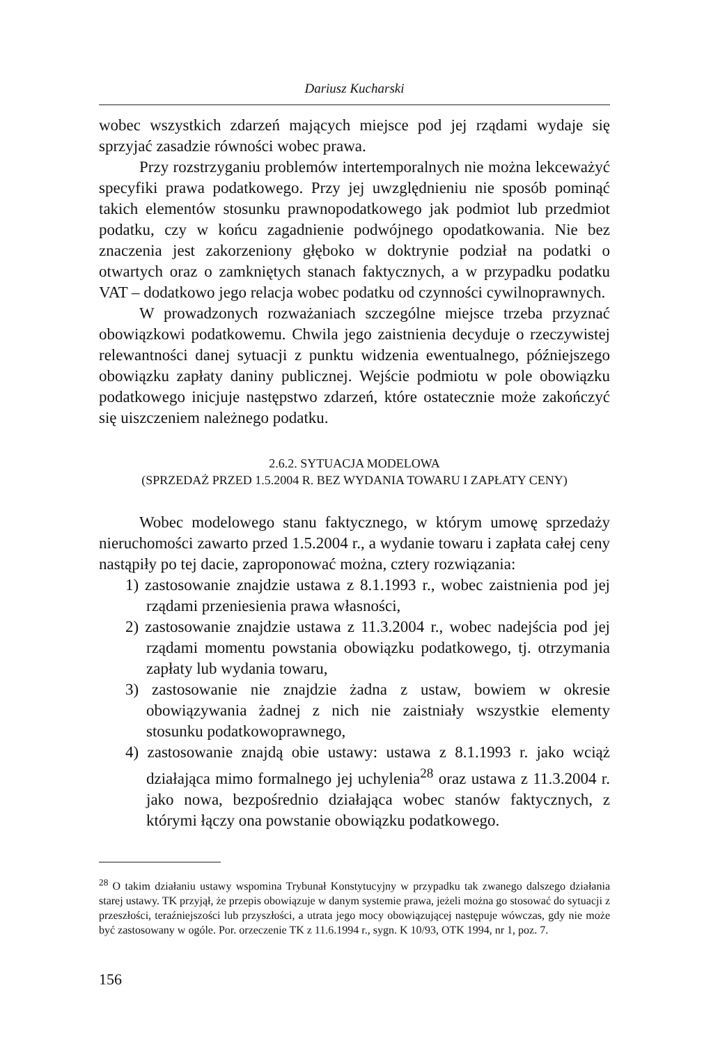Dariusz Kucharski
wobec wszystkich zdarzeń mających miejsce pod jej rządami wydaje się sprzyjać zasadzie równości wobec prawa.
Przy rozstrzyganiu problemów intertemporalnych nie można lekceważyć specyfiki prawa podatkowego. Przy jej uwzględnieniu nie sposób pominąć takich elementów stosunku prawnopodatkowego jak podmiot lub przedmiot podatku, czy w końcu zagadnienie podwójnego opodatkowania. Nie bez znaczenia jest zakorzeniony głęboko w doktrynie podział na podatki o otwartych oraz o zamkniętych stanach faktycznych, a w przypadku podatku VAT – dodatkowo jego relacja wobec podatku od czynności cywilnoprawnych.
W prowadzonych rozważaniach szczególne miejsce trzeba przyznać obowiązkowi podatkowemu. Chwila jego zaistnienia decyduje o rzeczywistej relewantności danej sytuacji z punktu widzenia ewentualnego, późniejszego obowiązku zapłaty daniny publicznej. Wejście podmiotu w pole obowiązku podatkowego inicjuje następstwo zdarzeń, które ostatecznie może zakończyć się uiszczeniem należnego podatku.
2.6.2. SYTUACJA MODELOWA
(SPRZEDAŻ PRZED 1.5.2004 R. BEZ WYDANIA TOWARU I ZAPŁATY CENY)
Wobec modelowego stanu faktycznego, w którym umowę sprzedaży nieruchomości zawarto przed 1.5.2004 r., a wydanie towaru i zapłata całej ceny nastąpiły po tej dacie, zaproponować można, cztery rozwiązania:
1) zastosowanie znajdzie ustawa z 8.1.1993 r., wobec zaistnienia pod jej rządami przeniesienia prawa własności,
2) zastosowanie znajdzie ustawa z 11.3.2004 r., wobec nadejścia pod jej rządami momentu powstania obowiązku podatkowego, tj. otrzymania zapłaty lub wydania towaru,
3) zastosowanie nie znajdzie żadna z ustaw, bowiem w okresie obowiązywania żadnej z nich nie zaistniały wszystkie elementy stosunku podatkowoprawnego,
4) zastosowanie znajdą obie ustawy: ustawa z 8.1.1993 r. jako wciąż działająca mimo formalnego jej uchylenia<sup>28</sup> oraz ustawa z 11.3.2004 r. jako nowa, bezpośrednio działająca wobec stanów faktycznych, z którymi łączy ona powstanie obowiązku podatkowego.
<sup>28</sup> O takim działaniu ustawy wspomina Trybunał Konstytucyjny w przypadku tak zwanego dalszego działania starej ustawy. TK przyjął, że przepis obowiązuje w danym systemie prawa, jeżeli można go stosować do sytuacji z przeszłości, teraźniejszości lub przyszłości, a utrata jego mocy obowiązującej następuje wówczas, gdy nie może być zastosowany w ogóle. Por. orzeczenie TK z 11.6.1994 r., sygn. K 10/93, OTK 1994, nr 1, poz. 7.
156